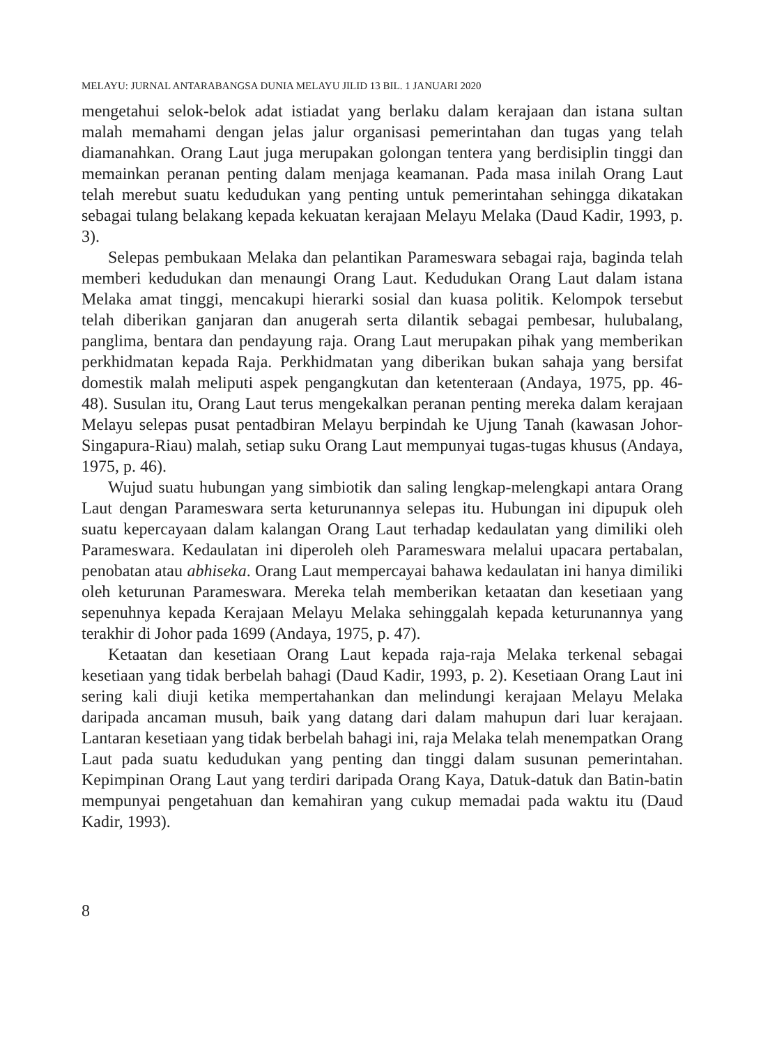MELAYU: JURNAL ANTARABANGSA DUNIA MELAYU JILID 13 BIL. 1 JANUARI 2020
mengetahui selok-belok adat istiadat yang berlaku dalam kerajaan dan istana sultan malah memahami dengan jelas jalur organisasi pemerintahan dan tugas yang telah diamanahkan. Orang Laut juga merupakan golongan tentera yang berdisiplin tinggi dan memainkan peranan penting dalam menjaga keamanan. Pada masa inilah Orang Laut telah merebut suatu kedudukan yang penting untuk pemerintahan sehingga dikatakan sebagai tulang belakang kepada kekuatan kerajaan Melayu Melaka (Daud Kadir, 1993, p. 3).
Selepas pembukaan Melaka dan pelantikan Parameswara sebagai raja, baginda telah memberi kedudukan dan menaungi Orang Laut. Kedudukan Orang Laut dalam istana Melaka amat tinggi, mencakupi hierarki sosial dan kuasa politik. Kelompok tersebut telah diberikan ganjaran dan anugerah serta dilantik sebagai pembesar, hulubalang, panglima, bentara dan pendayung raja. Orang Laut merupakan pihak yang memberikan perkhidmatan kepada Raja. Perkhidmatan yang diberikan bukan sahaja yang bersifat domestik malah meliputi aspek pengangkutan dan ketenteraan (Andaya, 1975, pp. 46-48). Susulan itu, Orang Laut terus mengekalkan peranan penting mereka dalam kerajaan Melayu selepas pusat pentadbiran Melayu berpindah ke Ujung Tanah (kawasan Johor-Singapura-Riau) malah, setiap suku Orang Laut mempunyai tugas-tugas khusus (Andaya, 1975, p. 46).
Wujud suatu hubungan yang simbiotik dan saling lengkap-melengkapi antara Orang Laut dengan Parameswara serta keturunannya selepas itu. Hubungan ini dipupuk oleh suatu kepercayaan dalam kalangan Orang Laut terhadap kedaulatan yang dimiliki oleh Parameswara. Kedaulatan ini diperoleh oleh Parameswara melalui upacara pertabalan, penobatan atau abhiseka. Orang Laut mempercayai bahawa kedaulatan ini hanya dimiliki oleh keturunan Parameswara. Mereka telah memberikan ketaatan dan kesetiaan yang sepenuhnya kepada Kerajaan Melayu Melaka sehinggalah kepada keturunannya yang terakhir di Johor pada 1699 (Andaya, 1975, p. 47).
Ketaatan dan kesetiaan Orang Laut kepada raja-raja Melaka terkenal sebagai kesetiaan yang tidak berbelah bahagi (Daud Kadir, 1993, p. 2). Kesetiaan Orang Laut ini sering kali diuji ketika mempertahankan dan melindungi kerajaan Melayu Melaka daripada ancaman musuh, baik yang datang dari dalam mahupun dari luar kerajaan. Lantaran kesetiaan yang tidak berbelah bahagi ini, raja Melaka telah menempatkan Orang Laut pada suatu kedudukan yang penting dan tinggi dalam susunan pemerintahan. Kepimpinan Orang Laut yang terdiri daripada Orang Kaya, Datuk-datuk dan Batin-batin mempunyai pengetahuan dan kemahiran yang cukup memadai pada waktu itu (Daud Kadir, 1993).
8